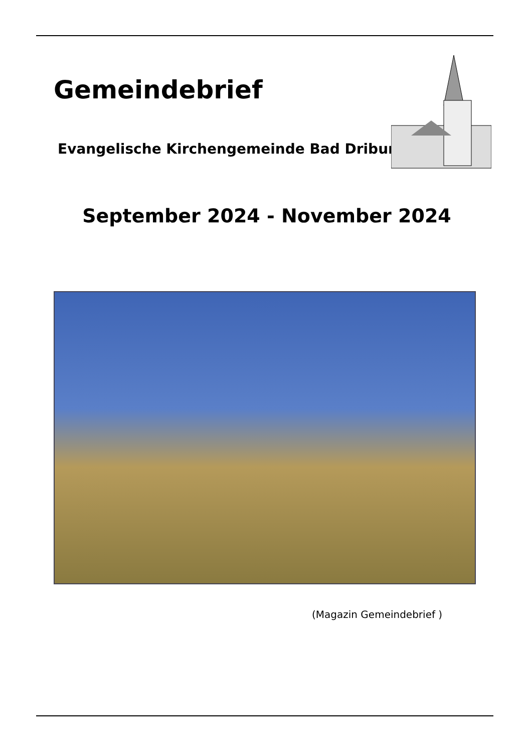Gemeindebrief
Evangelische Kirchengemeinde Bad Driburg
September 2024 - November 2024
(Magazin Gemeindebrief )